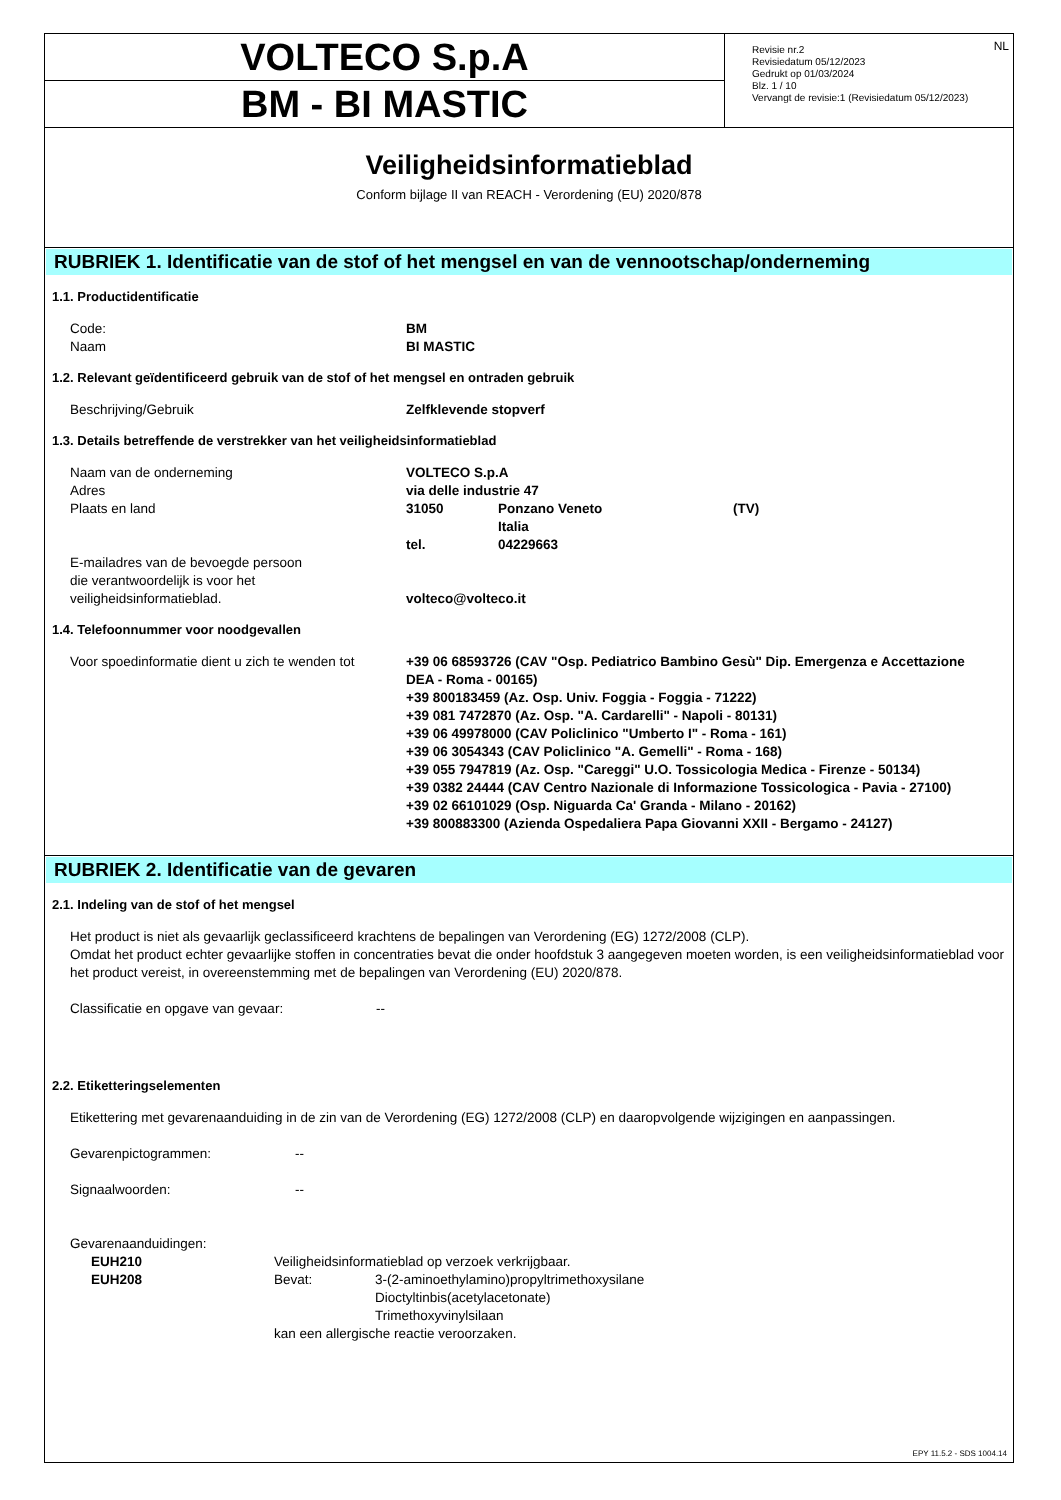VOLTECO S.p.A
BM - BI MASTIC
NL Revisie nr.2
Revisiedatum 05/12/2023
Gedrukt op 01/03/2024
Blz. 1 / 10
Vervangt de revisie:1 (Revisiedatum 05/12/2023)
Veiligheidsinformatieblad
Conform bijlage II van REACH - Verordening (EU) 2020/878
RUBRIEK 1. Identificatie van de stof of het mengsel en van de vennootschap/onderneming
1.1. Productidentificatie
Code: BM
Naam BI MASTIC
1.2. Relevant geïdentificeerd gebruik van de stof of het mengsel en ontraden gebruik
Beschrijving/Gebruik Zelfklevende stopverf
1.3. Details betreffende de verstrekker van het veiligheidsinformatieblad
Naam van de onderneming VOLTECO S.p.A
Adres via delle industrie 47
Plaats en land 31050 Ponzano Veneto
Italia
(TV)
tel. 04229663
E-mailadres van de bevoegde persoon
die verantwoordelijk is voor het
veiligheidsinformatieblad.
volteco@volteco.it
1.4. Telefoonnummer voor noodgevallen
Voor spoedinformatie dient u zich te wenden tot
+39 06 68593726 (CAV "Osp. Pediatrico Bambino Gesù" Dip. Emergenza e Accettazione DEA - Roma - 00165)
+39 800183459 (Az. Osp. Univ. Foggia - Foggia - 71222)
+39 081 7472870 (Az. Osp. "A. Cardarelli" - Napoli - 80131)
+39 06 49978000 (CAV Policlinico "Umberto I" - Roma - 161)
+39 06 3054343 (CAV Policlinico "A. Gemelli" - Roma - 168)
+39 055 7947819 (Az. Osp. "Careggi" U.O. Tossicologia Medica - Firenze - 50134)
+39 0382 24444 (CAV Centro Nazionale di Informazione Tossicologica - Pavia - 27100)
+39 02 66101029 (Osp. Niguarda Ca' Granda - Milano - 20162)
+39 800883300 (Azienda Ospedaliera Papa Giovanni XXII - Bergamo - 24127)
RUBRIEK 2. Identificatie van de gevaren
2.1. Indeling van de stof of het mengsel
Het product is niet als gevaarlijk geclassificeerd krachtens de bepalingen van Verordening (EG) 1272/2008 (CLP).
Omdat het product echter gevaarlijke stoffen in concentraties bevat die onder hoofdstuk 3 aangegeven moeten worden, is een veiligheidsinformatieblad voor het product vereist, in overeenstemming met de bepalingen van Verordening (EU) 2020/878.
Classificatie en opgave van gevaar: --
2.2. Etiketteringselementen
Etikettering met gevarenaanduiding in de zin van de Verordening (EG) 1272/2008 (CLP) en daaropvolgende wijzigingen en aanpassingen.
Gevarenpictogrammen: --
Signaalwoorden: --
Gevarenaanduidingen:
EUH210 Veiligheidsinformatieblad op verzoek verkrijgbaar.
EUH208 Bevat: 3-(2-aminoethylamino)propyltrimethoxysilane
Dioctyltinbis(acetylacetonate)
Trimethoxyvinylsilaan
kan een allergische reactie veroorzaken.
EPY 11.5.2 - SDS 1004.14